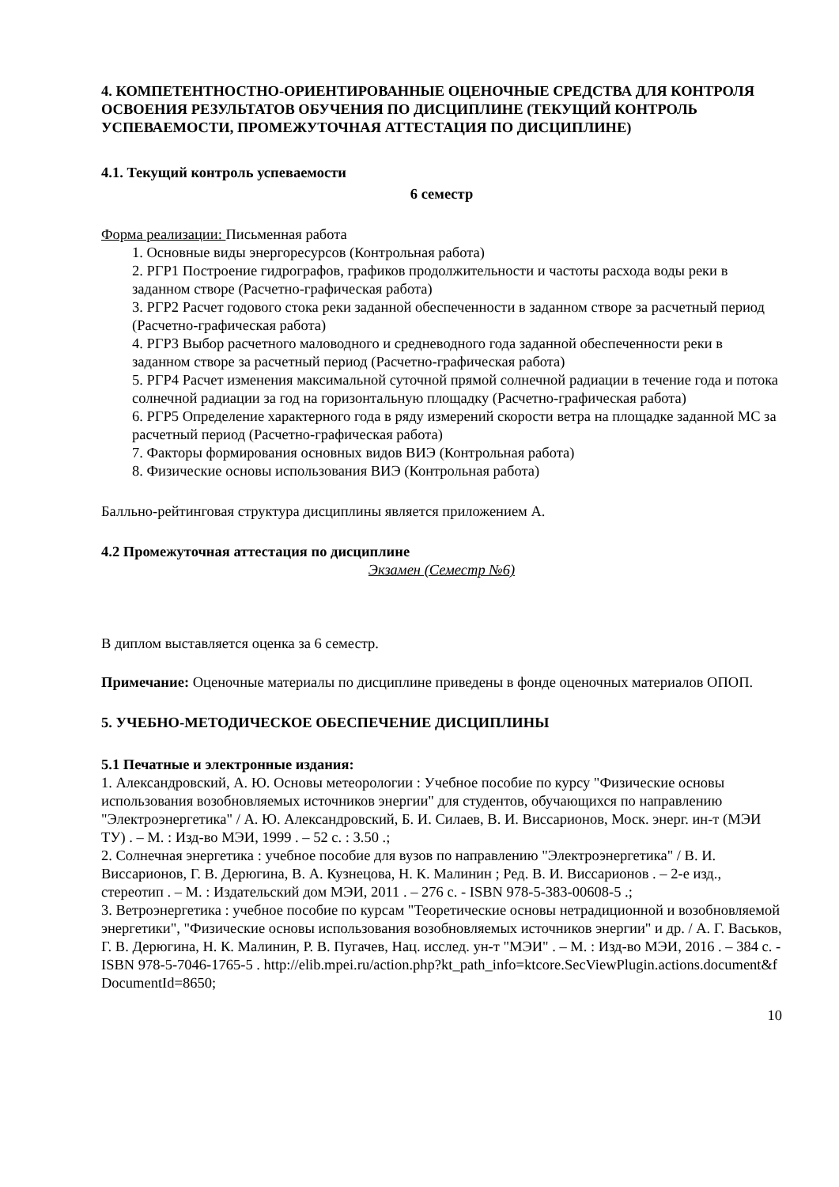4. КОМПЕТЕНТНОСТНО-ОРИЕНТИРОВАННЫЕ ОЦЕНОЧНЫЕ СРЕДСТВА ДЛЯ КОНТРОЛЯ ОСВОЕНИЯ РЕЗУЛЬТАТОВ ОБУЧЕНИЯ ПО ДИСЦИПЛИНЕ (ТЕКУЩИЙ КОНТРОЛЬ УСПЕВАЕМОСТИ, ПРОМЕЖУТОЧНАЯ АТТЕСТАЦИЯ ПО ДИСЦИПЛИНЕ)
4.1. Текущий контроль успеваемости
6 семестр
Форма реализации: Письменная работа
1. Основные виды энергоресурсов (Контрольная работа)
2. РГР1 Построение гидрографов, графиков продолжительности и частоты расхода воды реки в заданном створе (Расчетно-графическая работа)
3. РГР2 Расчет годового стока реки заданной обеспеченности в заданном створе за расчетный период (Расчетно-графическая работа)
4. РГР3 Выбор расчетного маловодного и средневодного года заданной обеспеченности реки в заданном створе за расчетный период (Расчетно-графическая работа)
5. РГР4 Расчет изменения максимальной суточной прямой солнечной радиации в течение года и потока солнечной радиации за год на горизонтальную площадку (Расчетно-графическая работа)
6. РГР5 Определение характерного года в ряду измерений скорости ветра на площадке заданной МС за расчетный период (Расчетно-графическая работа)
7. Факторы формирования основных видов ВИЭ (Контрольная работа)
8. Физические основы использования ВИЭ (Контрольная работа)
Балльно-рейтинговая структура дисциплины является приложением А.
4.2 Промежуточная аттестация по дисциплине
Экзамен (Семестр №6)
В диплом выставляется оценка за 6 семестр.
Примечание: Оценочные материалы по дисциплине приведены в фонде оценочных материалов ОПОП.
5. УЧЕБНО-МЕТОДИЧЕСКОЕ ОБЕСПЕЧЕНИЕ ДИСЦИПЛИНЫ
5.1 Печатные и электронные издания:
1. Александровский, А. Ю. Основы метеорологии : Учебное пособие по курсу "Физические основы использования возобновляемых источников энергии" для студентов, обучающихся по направлению "Электроэнергетика" / А. Ю. Александровский, Б. И. Силаев, В. И. Виссарионов, Моск. энерг. ин-т (МЭИ ТУ) . – М. : Изд-во МЭИ, 1999 . – 52 с. : 3.50 .;
2. Солнечная энергетика : учебное пособие для вузов по направлению "Электроэнергетика" / В. И. Виссарионов, Г. В. Дерюгина, В. А. Кузнецова, Н. К. Малинин ; Ред. В. И. Виссарионов . – 2-е изд., стереотип . – М. : Издательский дом МЭИ, 2011 . – 276 с. - ISBN 978-5-383-00608-5 .;
3. Ветроэнергетика : учебное пособие по курсам "Теоретические основы нетрадиционной и возобновляемой энергетики", "Физические основы использования возобновляемых источников энергии" и др. / А. Г. Васьков, Г. В. Дерюгина, Н. К. Малинин, Р. В. Пугачев, Нац. исслед. ун-т "МЭИ" . – М. : Изд-во МЭИ, 2016 . – 384 с. - ISBN 978-5-7046-1765-5 . http://elib.mpei.ru/action.php?kt_path_info=ktcore.SecViewPlugin.actions.document&fDocumentId=8650;
10